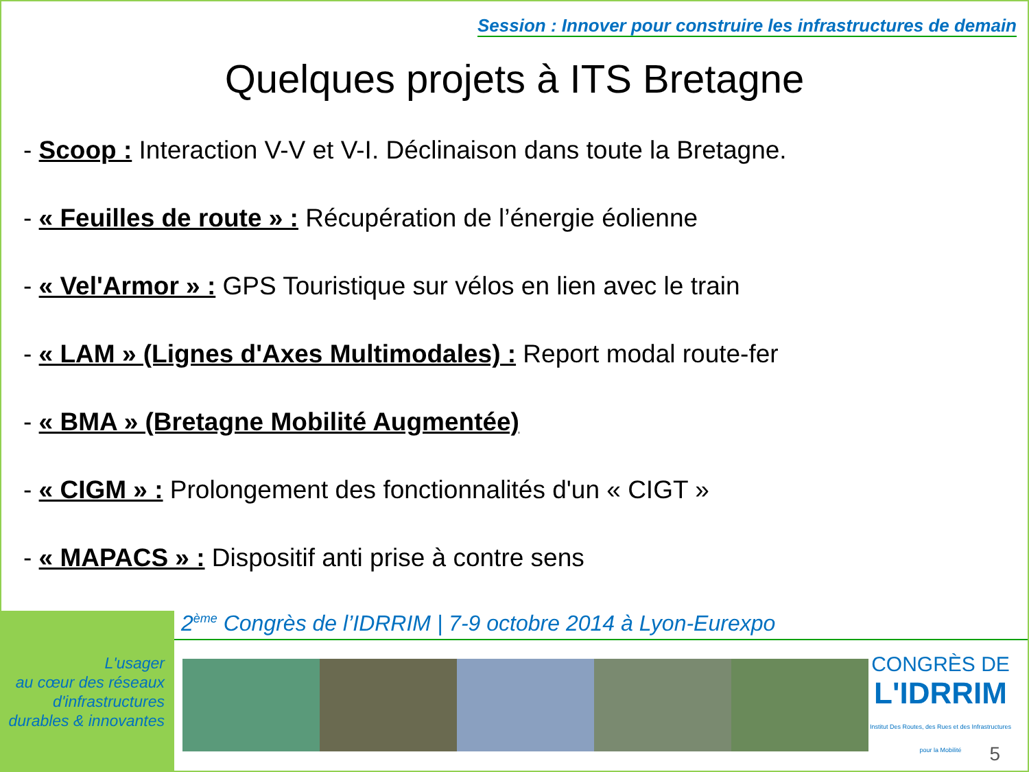Session : Innover pour construire les infrastructures de demain
Quelques projets à ITS Bretagne
- Scoop : Interaction V-V et V-I. Déclinaison dans toute la Bretagne.
- « Feuilles de route » : Récupération de l’énergie éolienne
- « Vel'Armor » : GPS Touristique sur vélos en lien avec le train
- « LAM » (Lignes d'Axes Multimodales) : Report modal route-fer
- « BMA » (Bretagne Mobilité Augmentée)
- « CIGM » : Prolongement des fonctionnalités d'un « CIGT »
- « MAPACS » : Dispositif anti prise à contre sens
L'usager
au cœur des réseaux
d'infrastructures
durables & innovantes
2<sup>ème</sup> Congrès de l’IDRRIM | 7-9 octobre 2014 à Lyon-Eurexpo
CONGRÈS DE
L'IDRRIM
Institut Des Routes, des Rues et des Infrastructures pour la Mobilité
5